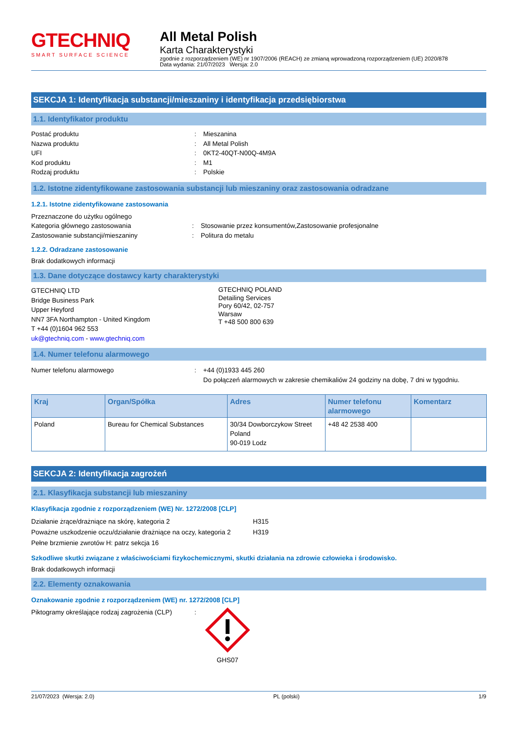GTECHNIQ
SMART SURFACE SCIENCE
All Metal Polish
Karta Charakterystyki
zgodnie z rozporządzeniem (WE) nr 1907/2006 (REACH) ze zmianą wprowadzoną rozporządzeniem (UE) 2020/878
Data wydania: 21/07/2023 Wersja: 2.0
SEKCJA 1: Identyfikacja substancji/mieszaniny i identyfikacja przedsiębiorstwa
1.1. Identyfikator produktu
Postać produktu : Mieszanina
Nazwa produktu : All Metal Polish
UFI : 0KT2-40QT-N00Q-4M9A
Kod produktu : M1
Rodzaj produktu : Polskie
1.2. Istotne zidentyfikowane zastosowania substancji lub mieszaniny oraz zastosowania odradzane
1.2.1. Istotne zidentyfikowane zastosowania
Przeznaczone do użytku ogólnego
Kategoria głównego zastosowania : Stosowanie przez konsumentów,Zastosowanie profesjonalne
Zastosowanie substancji/mieszaniny : Politura do metalu
1.2.2. Odradzane zastosowanie
Brak dodatkowych informacji
1.3. Dane dotyczące dostawcy karty charakterystyki
GTECHNIQ LTD
Bridge Business Park
Upper Heyford
NN7 3FA Northampton - United Kingdom
T +44 (0)1604 962 553
uk@gtechniq.com - www.gtechniq.com
GTECHNIQ POLAND
Detailing Services
Pory 60/42, 02-757
Warsaw
T +48 500 800 639
1.4. Numer telefonu alarmowego
Numer telefonu alarmowego : +44 (0)1933 445 260
Do połączeń alarmowych w zakresie chemikaliów 24 godziny na dobę, 7 dni w tygodniu.
| Kraj | Organ/Spółka | Adres | Numer telefonu alarmowego | Komentarz |
| --- | --- | --- | --- | --- |
| Poland | Bureau for Chemical Substances | 30/34 Dowborczykow Street Poland 90-019 Lodz | +48 42 2538 400 | |
SEKCJA 2: Identyfikacja zagrożeń
2.1. Klasyfikacja substancji lub mieszaniny
Klasyfikacja zgodnie z rozporządzeniem (WE) Nr. 1272/2008 [CLP]
Działanie żrące/drażniące na skórę, kategoria 2 H315
Poważne uszkodzenie oczu/działanie drażniące na oczy, kategoria 2
H319
Pełne brzmienie zwrotów H: patrz sekcja 16
Szkodliwe skutki związane z właściwościami fizykochemicznymi, skutki działania na zdrowie człowieka i środowisko.
Brak dodatkowych informacji
2.2. Elementy oznakowania
Oznakowanie zgodnie z rozporządzeniem (WE) nr. 1272/2008 [CLP]
Piktogramy określające rodzaj zagrożenia (CLP)
:
GHS07
21/07/2023 (Wersja: 2.0) PL (polski) 1/9